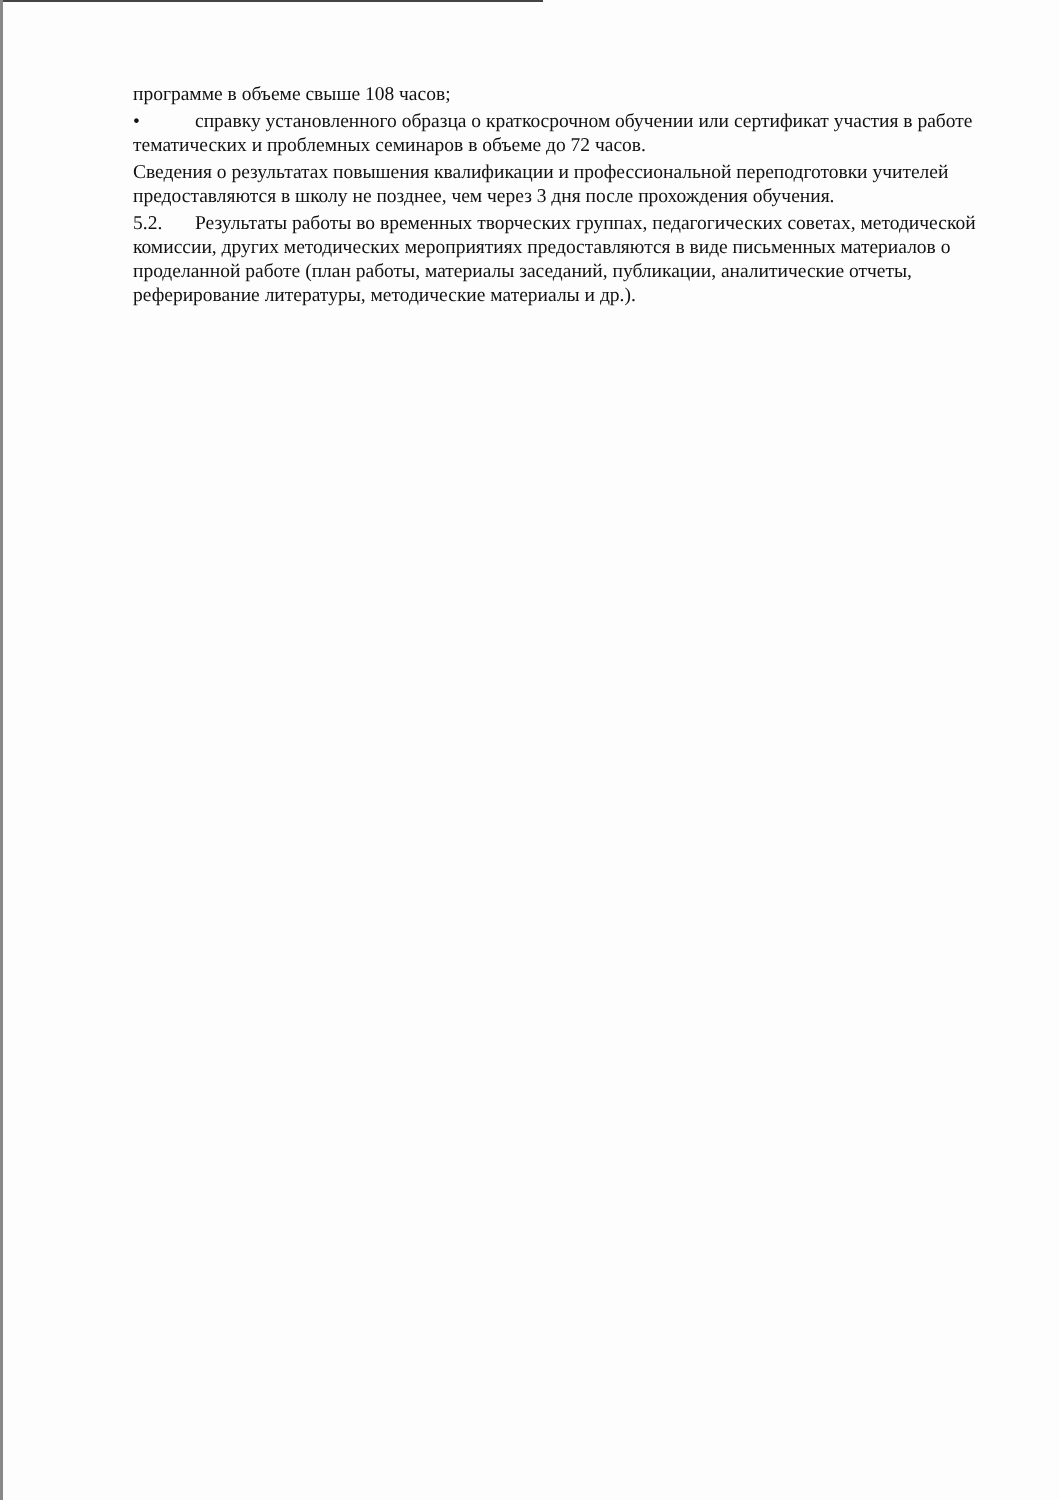программе в объеме свыше 108 часов;
• справку установленного образца о краткосрочном обучении или сертификат участия в работе тематических и проблемных семинаров в объеме до 72 часов.
Сведения о результатах повышения квалификации и профессиональной переподготовки учителей предоставляются в школу не позднее, чем через 3 дня после прохождения обучения.
5.2. Результаты работы во временных творческих группах, педагогических советах, методической комиссии, других методических мероприятиях предоставляются в виде письменных материалов о проделанной работе (план работы, материалы заседаний, публикации, аналитические отчеты, реферирование литературы, методические материалы и др.).